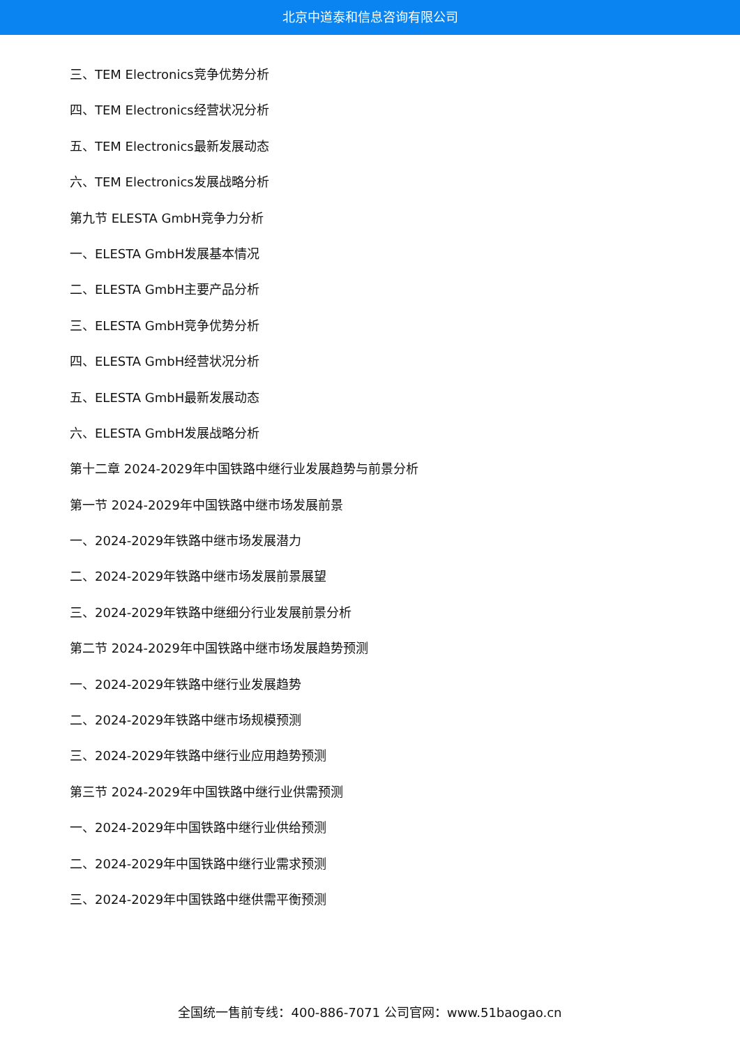北京中道泰和信息咨询有限公司
三、TEM Electronics竞争优势分析
四、TEM Electronics经营状况分析
五、TEM Electronics最新发展动态
六、TEM Electronics发展战略分析
第九节 ELESTA GmbH竞争力分析
一、ELESTA GmbH发展基本情况
二、ELESTA GmbH主要产品分析
三、ELESTA GmbH竞争优势分析
四、ELESTA GmbH经营状况分析
五、ELESTA GmbH最新发展动态
六、ELESTA GmbH发展战略分析
第十二章 2024-2029年中国铁路中继行业发展趋势与前景分析
第一节 2024-2029年中国铁路中继市场发展前景
一、2024-2029年铁路中继市场发展潜力
二、2024-2029年铁路中继市场发展前景展望
三、2024-2029年铁路中继细分行业发展前景分析
第二节 2024-2029年中国铁路中继市场发展趋势预测
一、2024-2029年铁路中继行业发展趋势
二、2024-2029年铁路中继市场规模预测
三、2024-2029年铁路中继行业应用趋势预测
第三节 2024-2029年中国铁路中继行业供需预测
一、2024-2029年中国铁路中继行业供给预测
二、2024-2029年中国铁路中继行业需求预测
三、2024-2029年中国铁路中继供需平衡预测
全国统一售前专线：400-886-7071 公司官网：www.51baogao.cn